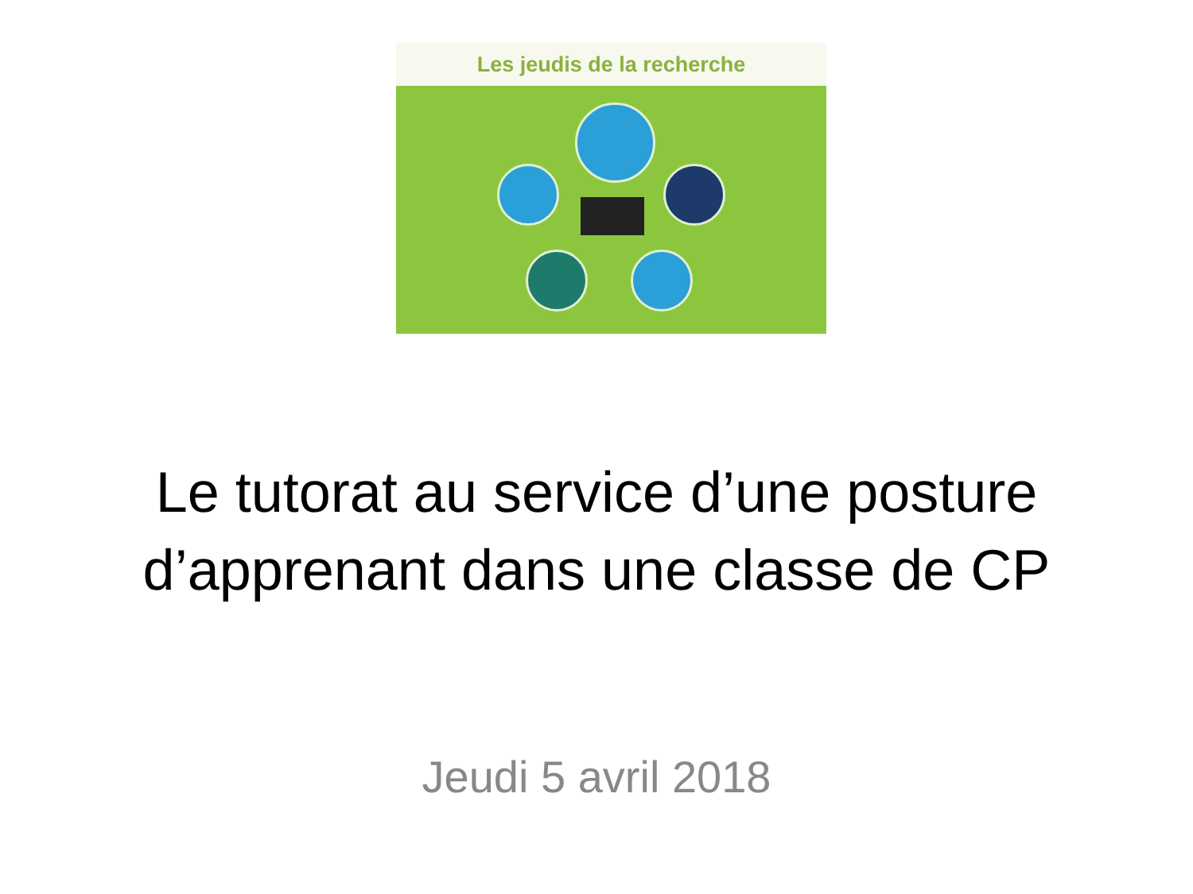Les jeudis de la recherche
Le tutorat au service d’une posture
d’apprenant dans une classe de CP
Jeudi 5 avril 2018